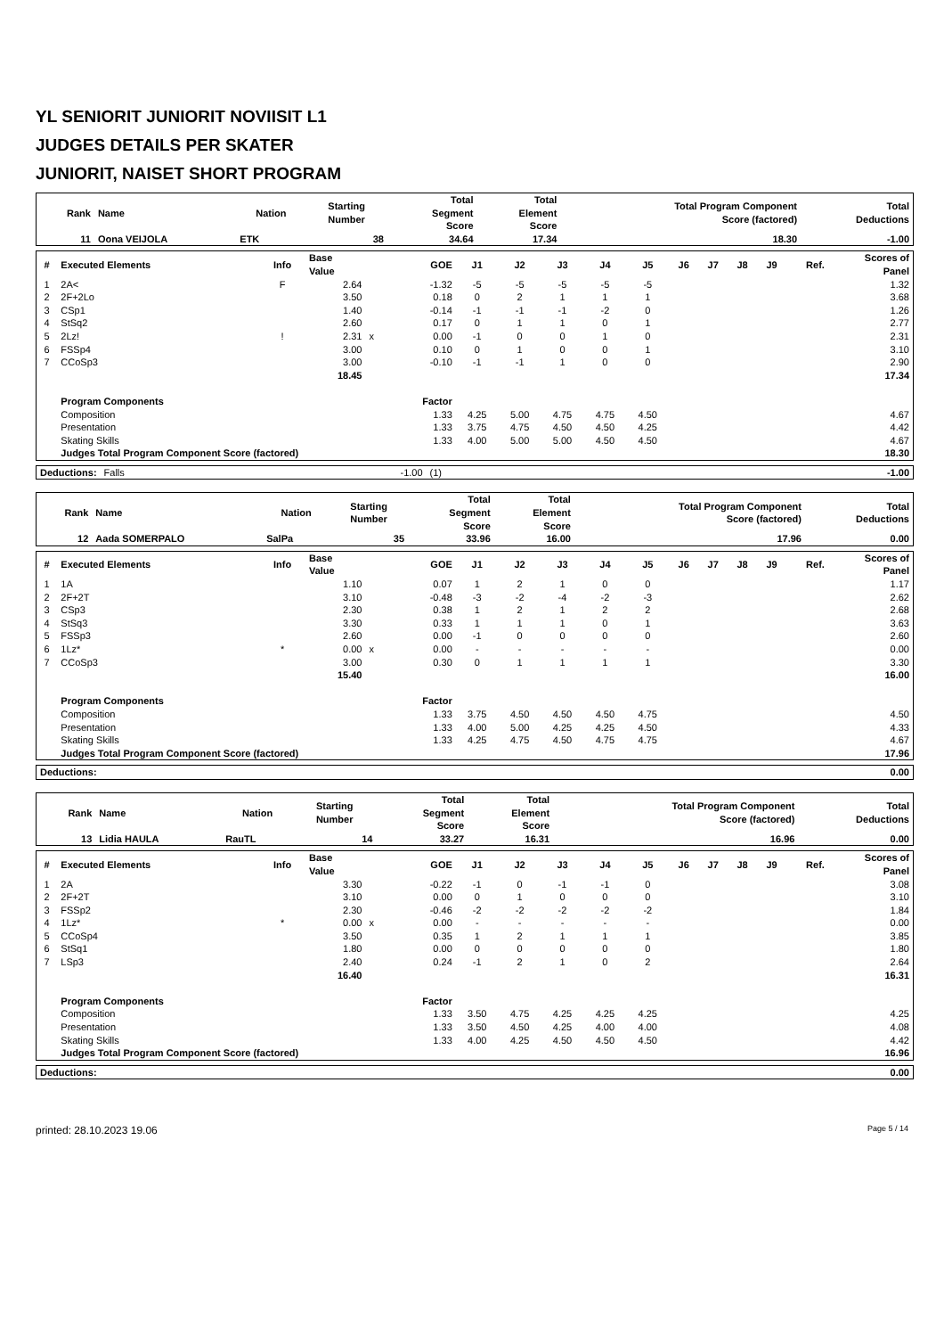YL SENIORIT JUNIORIT NOVIISIT L1
JUDGES DETAILS PER SKATER
JUNIORIT, NAISET SHORT PROGRAM
| Rank | Name | Nation | Starting Number | Total Segment Score | Total Element Score | Total Program Component Score (factored) | Total Deductions |
| --- | --- | --- | --- | --- | --- | --- | --- |
| 11 | Oona VEIJOLA | ETK | 38 | 34.64 | 17.34 | 18.30 | -1.00 |
| # | Executed Elements | Info | Base Value | | GOE | J1 | J2 | J3 | J4 | J5 | J6 | J7 | J8 | J9 | Ref. | Scores of Panel |
| --- | --- | --- | --- | --- | --- | --- | --- | --- | --- | --- | --- | --- | --- | --- | --- | --- |
| 1 | 2A< | F | 2.64 | | -1.32 | -5 | -5 | -5 | -5 | -5 | | | | | | 1.32 |
| 2 | 2F+2Lo | | 3.50 | | 0.18 | 0 | 2 | 1 | 1 | 1 | | | | | | 3.68 |
| 3 | CSp1 | | 1.40 | | -0.14 | -1 | -1 | -1 | -2 | 0 | | | | | | 1.26 |
| 4 | StSq2 | | 2.60 | | 0.17 | 0 | 1 | 1 | 0 | 1 | | | | | | 2.77 |
| 5 | 2Lz! | ! | 2.31 | x | 0.00 | -1 | 0 | 0 | 1 | 0 | | | | | | 2.31 |
| 6 | FSSp4 | | 3.00 | | 0.10 | 0 | 1 | 0 | 0 | 1 | | | | | | 3.10 |
| 7 | CCoSp3 | | 3.00 | | -0.10 | -1 | -1 | 1 | 0 | 0 | | | | | | 2.90 |
| | | | 18.45 | | | | | | | | | | | | | 17.34 |
| | Program Components | | | | Factor | | | | | | | | | | | |
| | Composition | | | | 1.33 | 4.25 | 5.00 | 4.75 | 4.75 | 4.50 | | | | | | 4.67 |
| | Presentation | | | | 1.33 | 3.75 | 4.75 | 4.50 | 4.50 | 4.25 | | | | | | 4.42 |
| | Skating Skills | | | | 1.33 | 4.00 | 5.00 | 5.00 | 4.50 | 4.50 | | | | | | 4.67 |
| | Judges Total Program Component Score (factored) | | | | | | | | | | | | | | | 18.30 |
| Deductions: | Falls | -1.00 | (1) | -1.00 |
| Rank | Name | Nation | Starting Number | Total Segment Score | Total Element Score | Total Program Component Score (factored) | Total Deductions |
| --- | --- | --- | --- | --- | --- | --- | --- |
| 12 | Aada SOMERPALO | SalPa | 35 | 33.96 | 16.00 | 17.96 | 0.00 |
| # | Executed Elements | Info | Base Value | | GOE | J1 | J2 | J3 | J4 | J5 | J6 | J7 | J8 | J9 | Ref. | Scores of Panel |
| --- | --- | --- | --- | --- | --- | --- | --- | --- | --- | --- | --- | --- | --- | --- | --- | --- |
| 1 | 1A | | 1.10 | | 0.07 | 1 | 2 | 1 | 0 | 0 | | | | | | 1.17 |
| 2 | 2F+2T | | 3.10 | | -0.48 | -3 | -2 | -4 | -2 | -3 | | | | | | 2.62 |
| 3 | CSp3 | | 2.30 | | 0.38 | 1 | 2 | 1 | 2 | 2 | | | | | | 2.68 |
| 4 | StSq3 | | 3.30 | | 0.33 | 1 | 1 | 1 | 0 | 1 | | | | | | 3.63 |
| 5 | FSSp3 | | 2.60 | | 0.00 | -1 | 0 | 0 | 0 | 0 | | | | | | 2.60 |
| 6 | 1Lz* | * | 0.00 | x | 0.00 | - | - | - | - | - | | | | | | 0.00 |
| 7 | CCoSp3 | | 3.00 | | 0.30 | 0 | 1 | 1 | 1 | 1 | | | | | | 3.30 |
| | | | 15.40 | | | | | | | | | | | | | 16.00 |
| | Program Components | | | | Factor | | | | | | | | | | | |
| | Composition | | | | 1.33 | 3.75 | 4.50 | 4.50 | 4.50 | 4.75 | | | | | | 4.50 |
| | Presentation | | | | 1.33 | 4.00 | 5.00 | 4.25 | 4.25 | 4.50 | | | | | | 4.33 |
| | Skating Skills | | | | 1.33 | 4.25 | 4.75 | 4.50 | 4.75 | 4.75 | | | | | | 4.67 |
| | Judges Total Program Component Score (factored) | | | | | | | | | | | | | | | 17.96 |
| Deductions: | | 0.00 |
| Rank | Name | Nation | Starting Number | Total Segment Score | Total Element Score | Total Program Component Score (factored) | Total Deductions |
| --- | --- | --- | --- | --- | --- | --- | --- |
| 13 | Lidia HAULA | RauTL | 14 | 33.27 | 16.31 | 16.96 | 0.00 |
| # | Executed Elements | Info | Base Value | | GOE | J1 | J2 | J3 | J4 | J5 | J6 | J7 | J8 | J9 | Ref. | Scores of Panel |
| --- | --- | --- | --- | --- | --- | --- | --- | --- | --- | --- | --- | --- | --- | --- | --- | --- |
| 1 | 2A | | 3.30 | | -0.22 | -1 | 0 | -1 | -1 | 0 | | | | | | 3.08 |
| 2 | 2F+2T | | 3.10 | | 0.00 | 0 | 1 | 0 | 0 | 0 | | | | | | 3.10 |
| 3 | FSSp2 | | 2.30 | | -0.46 | -2 | -2 | -2 | -2 | -2 | | | | | | 1.84 |
| 4 | 1Lz* | * | 0.00 | x | 0.00 | - | - | - | - | - | | | | | | 0.00 |
| 5 | CCoSp4 | | 3.50 | | 0.35 | 1 | 2 | 1 | 1 | 1 | | | | | | 3.85 |
| 6 | StSq1 | | 1.80 | | 0.00 | 0 | 0 | 0 | 0 | 0 | | | | | | 1.80 |
| 7 | LSp3 | | 2.40 | | 0.24 | -1 | 2 | 1 | 0 | 2 | | | | | | 2.64 |
| | | | 16.40 | | | | | | | | | | | | | 16.31 |
| | Program Components | | | | Factor | | | | | | | | | | | |
| | Composition | | | | 1.33 | 3.50 | 4.75 | 4.25 | 4.25 | 4.25 | | | | | | 4.25 |
| | Presentation | | | | 1.33 | 3.50 | 4.50 | 4.25 | 4.00 | 4.00 | | | | | | 4.08 |
| | Skating Skills | | | | 1.33 | 4.00 | 4.25 | 4.50 | 4.50 | 4.50 | | | | | | 4.42 |
| | Judges Total Program Component Score (factored) | | | | | | | | | | | | | | | 16.96 |
| Deductions: | | 0.00 |
printed: 28.10.2023 19.06 Page 5 / 14